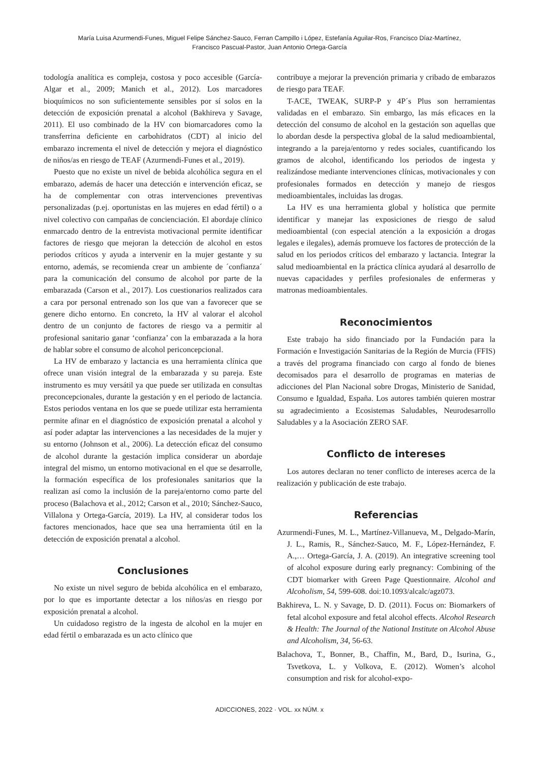María Luisa Azurmendi-Funes, Miguel Felipe Sánchez-Sauco, Ferran Campillo i López, Estefanía Aguilar-Ros, Francisco Díaz-Martínez,
Francisco Pascual-Pastor, Juan Antonio Ortega-García
todología analítica es compleja, costosa y poco accesible (García-Algar et al., 2009; Manich et al., 2012). Los marcadores bioquímicos no son suficientemente sensibles por sí solos en la detección de exposición prenatal a alcohol (Bakhireva y Savage, 2011). El uso combinado de la HV con biomarcadores como la transferrina deficiente en carbohidratos (CDT) al inicio del embarazo incrementa el nivel de detección y mejora el diagnóstico de niños/as en riesgo de TEAF (Azurmendi-Funes et al., 2019).
Puesto que no existe un nivel de bebida alcohólica segura en el embarazo, además de hacer una detección e intervención eficaz, se ha de complementar con otras intervenciones preventivas personalizadas (p.ej. oportunistas en las mujeres en edad fértil) o a nivel colectivo con campañas de concienciación. El abordaje clínico enmarcado dentro de la entrevista motivacional permite identificar factores de riesgo que mejoran la detección de alcohol en estos periodos críticos y ayuda a intervenir en la mujer gestante y su entorno, además, se recomienda crear un ambiente de ´confianza´ para la comunicación del consumo de alcohol por parte de la embarazada (Carson et al., 2017). Los cuestionarios realizados cara a cara por personal entrenado son los que van a favorecer que se genere dicho entorno. En concreto, la HV al valorar el alcohol dentro de un conjunto de factores de riesgo va a permitir al profesional sanitario ganar ‘confianza’ con la embarazada a la hora de hablar sobre el consumo de alcohol periconcepcional.
La HV de embarazo y lactancia es una herramienta clínica que ofrece unan visión integral de la embarazada y su pareja. Este instrumento es muy versátil ya que puede ser utilizada en consultas preconcepcionales, durante la gestación y en el periodo de lactancia. Estos periodos ventana en los que se puede utilizar esta herramienta permite afinar en el diagnóstico de exposición prenatal a alcohol y así poder adaptar las intervenciones a las necesidades de la mujer y su entorno (Johnson et al., 2006). La detección eficaz del consumo de alcohol durante la gestación implica considerar un abordaje integral del mismo, un entorno motivacional en el que se desarrolle, la formación específica de los profesionales sanitarios que la realizan así como la inclusión de la pareja/entorno como parte del proceso (Balachova et al., 2012; Carson et al., 2010; Sánchez-Sauco, Villalona y Ortega-García, 2019). La HV, al considerar todos los factores mencionados, hace que sea una herramienta útil en la detección de exposición prenatal a alcohol.
Conclusiones
No existe un nivel seguro de bebida alcohólica en el embarazo, por lo que es importante detectar a los niños/as en riesgo por exposición prenatal a alcohol.
Un cuidadoso registro de la ingesta de alcohol en la mujer en edad fértil o embarazada es un acto clínico que
contribuye a mejorar la prevención primaria y cribado de embarazos de riesgo para TEAF.
T-ACE, TWEAK, SURP-P y 4P´s Plus son herramientas validadas en el embarazo. Sin embargo, las más eficaces en la detección del consumo de alcohol en la gestación son aquellas que lo abordan desde la perspectiva global de la salud medioambiental, integrando a la pareja/entorno y redes sociales, cuantificando los gramos de alcohol, identificando los periodos de ingesta y realizándose mediante intervenciones clínicas, motivacionales y con profesionales formados en detección y manejo de riesgos medioambientales, incluidas las drogas.
La HV es una herramienta global y holística que permite identificar y manejar las exposiciones de riesgo de salud medioambiental (con especial atención a la exposición a drogas legales e ilegales), además promueve los factores de protección de la salud en los periodos críticos del embarazo y lactancia. Integrar la salud medioambiental en la práctica clínica ayudará al desarrollo de nuevas capacidades y perfiles profesionales de enfermeras y matronas medioambientales.
Reconocimientos
Este trabajo ha sido financiado por la Fundación para la Formación e Investigación Sanitarias de la Región de Murcia (FFIS) a través del programa financiado con cargo al fondo de bienes decomisados para el desarrollo de programas en materias de adicciones del Plan Nacional sobre Drogas, Ministerio de Sanidad, Consumo e Igualdad, España. Los autores también quieren mostrar su agradecimiento a Ecosistemas Saludables, Neurodesarrollo Saludables y a la Asociación ZERO SAF.
Conflicto de intereses
Los autores declaran no tener conflicto de intereses acerca de la realización y publicación de este trabajo.
Referencias
Azurmendi-Funes, M. L., Martínez-Villanueva, M., Delgado-Marín, J. L., Ramis, R., Sánchez-Sauco, M. F., López-Hernández, F. A.,… Ortega-García, J. A. (2019). An integrative screening tool of alcohol exposure during early pregnancy: Combining of the CDT biomarker with Green Page Questionnaire. Alcohol and Alcoholism, 54, 599-608. doi:10.1093/alcalc/agz073.
Bakhireva, L. N. y Savage, D. D. (2011). Focus on: Biomarkers of fetal alcohol exposure and fetal alcohol effects. Alcohol Research & Health: The Journal of the National Institute on Alcohol Abuse and Alcoholism, 34, 56-63.
Balachova, T., Bonner, B., Chaffin, M., Bard, D., Isurina, G., Tsvetkova, L. y Volkova, E. (2012). Women’s alcohol consumption and risk for alcohol-expo-
ADICCIONES, 2022 · VOL. xx NÚM. x